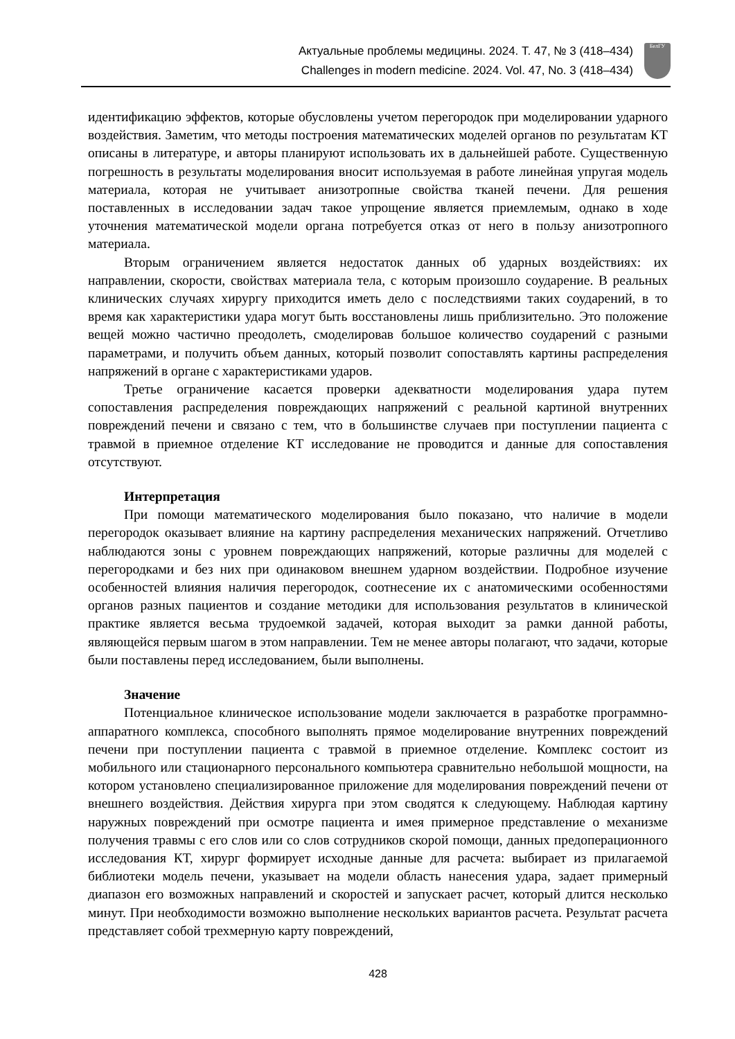Актуальные проблемы медицины. 2024. Т. 47, № 3 (418–434)
Challenges in modern medicine. 2024. Vol. 47, No. 3 (418–434)
БелГУ
идентификацию эффектов, которые обусловлены учетом перегородок при моделировании ударного воздействия. Заметим, что методы построения математических моделей органов по результатам КТ описаны в литературе, и авторы планируют использовать их в дальнейшей работе. Существенную погрешность в результаты моделирования вносит используемая в работе линейная упругая модель материала, которая не учитывает анизотропные свойства тканей печени. Для решения поставленных в исследовании задач такое упрощение является приемлемым, однако в ходе уточнения математической модели органа потребуется отказ от него в пользу анизотропного материала.
Вторым ограничением является недостаток данных об ударных воздействиях: их направлении, скорости, свойствах материала тела, с которым произошло соударение. В реальных клинических случаях хирургу приходится иметь дело с последствиями таких соударений, в то время как характеристики удара могут быть восстановлены лишь приблизительно. Это положение вещей можно частично преодолеть, смоделировав большое количество соударений с разными параметрами, и получить объем данных, который позволит сопоставлять картины распределения напряжений в органе с характеристиками ударов.
Третье ограничение касается проверки адекватности моделирования удара путем сопоставления распределения повреждающих напряжений с реальной картиной внутренних повреждений печени и связано с тем, что в большинстве случаев при поступлении пациента с травмой в приемное отделение КТ исследование не проводится и данные для сопоставления отсутствуют.
Интерпретация
При помощи математического моделирования было показано, что наличие в модели перегородок оказывает влияние на картину распределения механических напряжений. Отчетливо наблюдаются зоны с уровнем повреждающих напряжений, которые различны для моделей с перегородками и без них при одинаковом внешнем ударном воздействии. Подробное изучение особенностей влияния наличия перегородок, соотнесение их с анатомическими особенностями органов разных пациентов и создание методики для использования результатов в клинической практике является весьма трудоемкой задачей, которая выходит за рамки данной работы, являющейся первым шагом в этом направлении. Тем не менее авторы полагают, что задачи, которые были поставлены перед исследованием, были выполнены.
Значение
Потенциальное клиническое использование модели заключается в разработке программно-аппаратного комплекса, способного выполнять прямое моделирование внутренних повреждений печени при поступлении пациента с травмой в приемное отделение. Комплекс состоит из мобильного или стационарного персонального компьютера сравнительно небольшой мощности, на котором установлено специализированное приложение для моделирования повреждений печени от внешнего воздействия. Действия хирурга при этом сводятся к следующему. Наблюдая картину наружных повреждений при осмотре пациента и имея примерное представление о механизме получения травмы с его слов или со слов сотрудников скорой помощи, данных предоперационного исследования КТ, хирург формирует исходные данные для расчета: выбирает из прилагаемой библиотеки модель печени, указывает на модели область нанесения удара, задает примерный диапазон его возможных направлений и скоростей и запускает расчет, который длится несколько минут. При необходимости возможно выполнение нескольких вариантов расчета. Результат расчета представляет собой трехмерную карту повреждений,
428